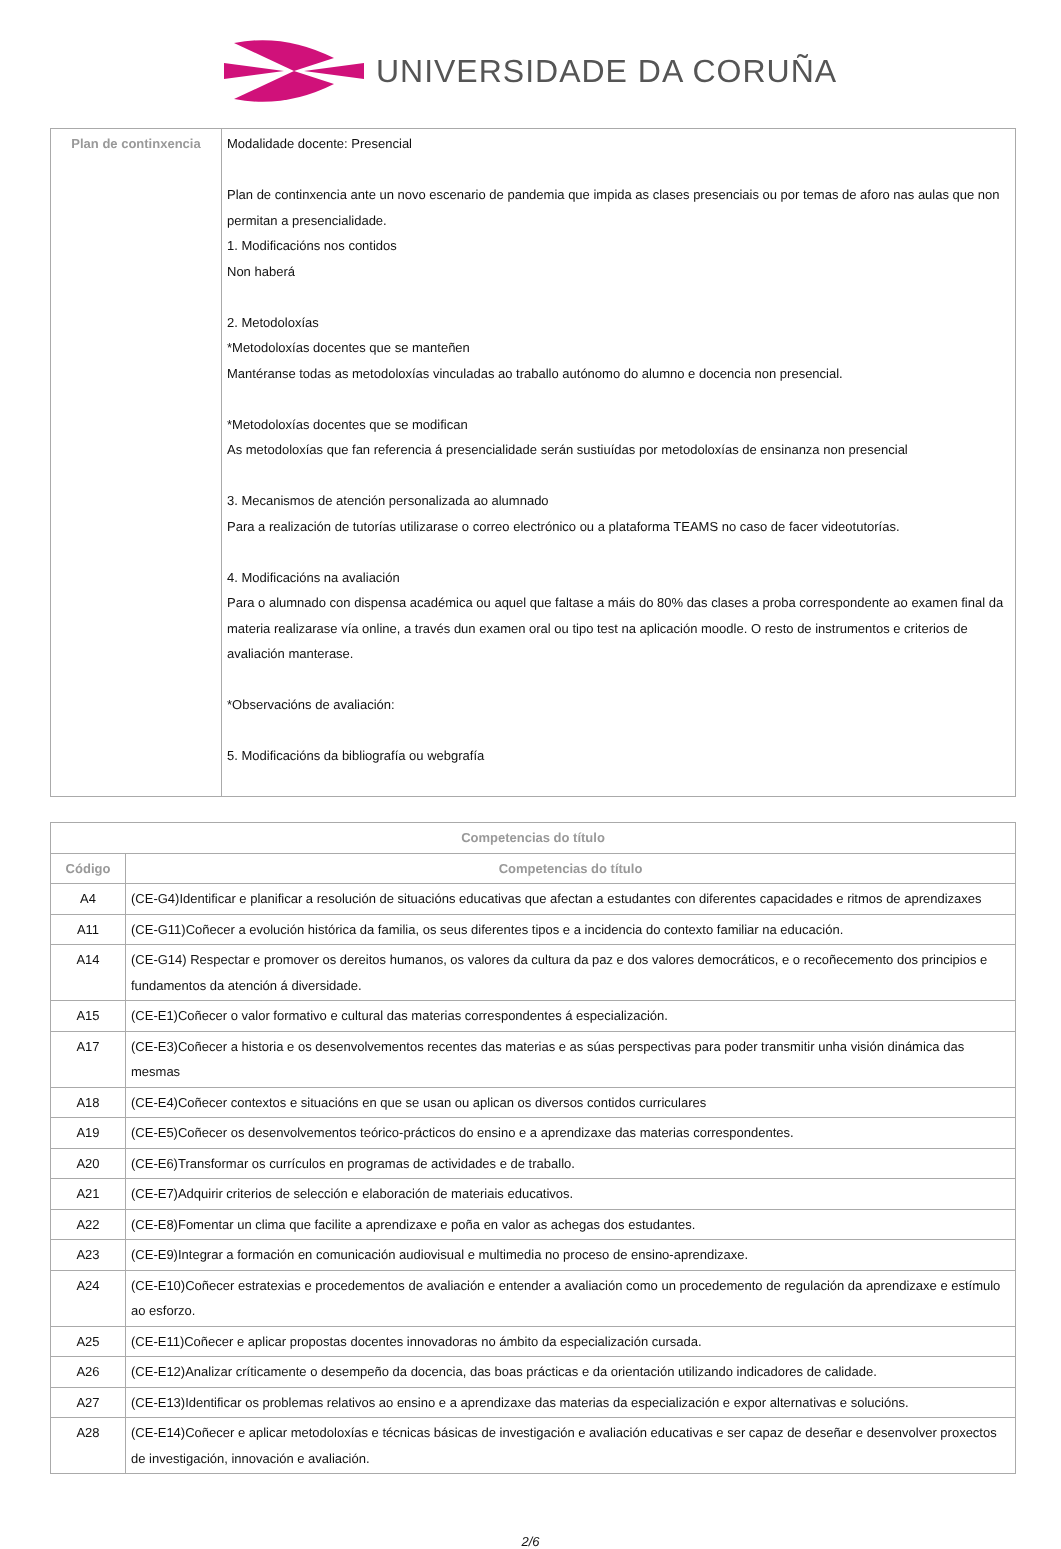UNIVERSIDADE DA CORUÑA
| Plan de continxencia | Modalidade docente: Presencial Plan de continxencia ante un novo escenario de pandemia que impida as clases presenciais ou por temas de aforo nas aulas que non permitan a presencialidade. 1. Modificacións nos contidos Non haberá 2. Metodoloxías *Metodoloxías docentes que se manteñen Mantéranse todas as metodoloxías vinculadas ao traballo autónomo do alumno e docencia non presencial. *Metodoloxías docentes que se modifican As metodoloxías que fan referencia á presencialidade serán sustiuídas por metodoloxías de ensinanza non presencial 3. Mecanismos de atención personalizada ao alumnado Para a realización de tutorías utilizarase o correo electrónico ou a plataforma TEAMS no caso de facer videotutorías. 4. Modificacións na avaliación Para o alumnado con dispensa académica ou aquel que faltase a máis do 80% das clases a proba correspondente ao examen final da materia realizarase vía online, a través dun examen oral ou tipo test na aplicación moodle. O resto de instrumentos e criterios de avaliación manterase. *Observacións de avaliación: 5. Modificacións da bibliografía ou webgrafía |
| Competencias do título | |
| --- | --- |
| Código | Competencias do título |
| A4 | (CE-G4)Identificar e planificar a resolución de situacións educativas que afectan a estudantes con diferentes capacidades e ritmos de aprendizaxes |
| A11 | (CE-G11)Coñecer a evolución histórica da familia, os seus diferentes tipos e a incidencia do contexto familiar na educación. |
| A14 | (CE-G14) Respectar e promover os dereitos humanos, os valores da cultura da paz e dos valores democráticos, e o recoñecemento dos principios e fundamentos da atención á diversidade. |
| A15 | (CE-E1)Coñecer o valor formativo e cultural das materias correspondentes á especialización. |
| A17 | (CE-E3)Coñecer a historia e os desenvolvementos recentes das materias e as súas perspectivas para poder transmitir unha visión dinámica das mesmas |
| A18 | (CE-E4)Coñecer contextos e situacións en que se usan ou aplican os diversos contidos curriculares |
| A19 | (CE-E5)Coñecer os desenvolvementos teórico-prácticos do ensino e a aprendizaxe das materias correspondentes. |
| A20 | (CE-E6)Transformar os currículos en programas de actividades e de traballo. |
| A21 | (CE-E7)Adquirir criterios de selección e elaboración de materiais educativos. |
| A22 | (CE-E8)Fomentar un clima que facilite a aprendizaxe e poña en valor as achegas dos estudantes. |
| A23 | (CE-E9)Integrar a formación en comunicación audiovisual e multimedia no proceso de ensino-aprendizaxe. |
| A24 | (CE-E10)Coñecer estratexias e procedementos de avaliación e entender a avaliación como un procedemento de regulación da aprendizaxe e estímulo ao esforzo. |
| A25 | (CE-E11)Coñecer e aplicar propostas docentes innovadoras no ámbito da especialización cursada. |
| A26 | (CE-E12)Analizar críticamente o desempeño da docencia, das boas prácticas e da orientación utilizando indicadores de calidade. |
| A27 | (CE-E13)Identificar os problemas relativos ao ensino e a aprendizaxe das materias da especialización e expor alternativas e solucións. |
| A28 | (CE-E14)Coñecer e aplicar metodoloxías e técnicas básicas de investigación e avaliación educativas e ser capaz de deseñar e desenvolver proxectos de investigación, innovación e avaliación. |
2/6